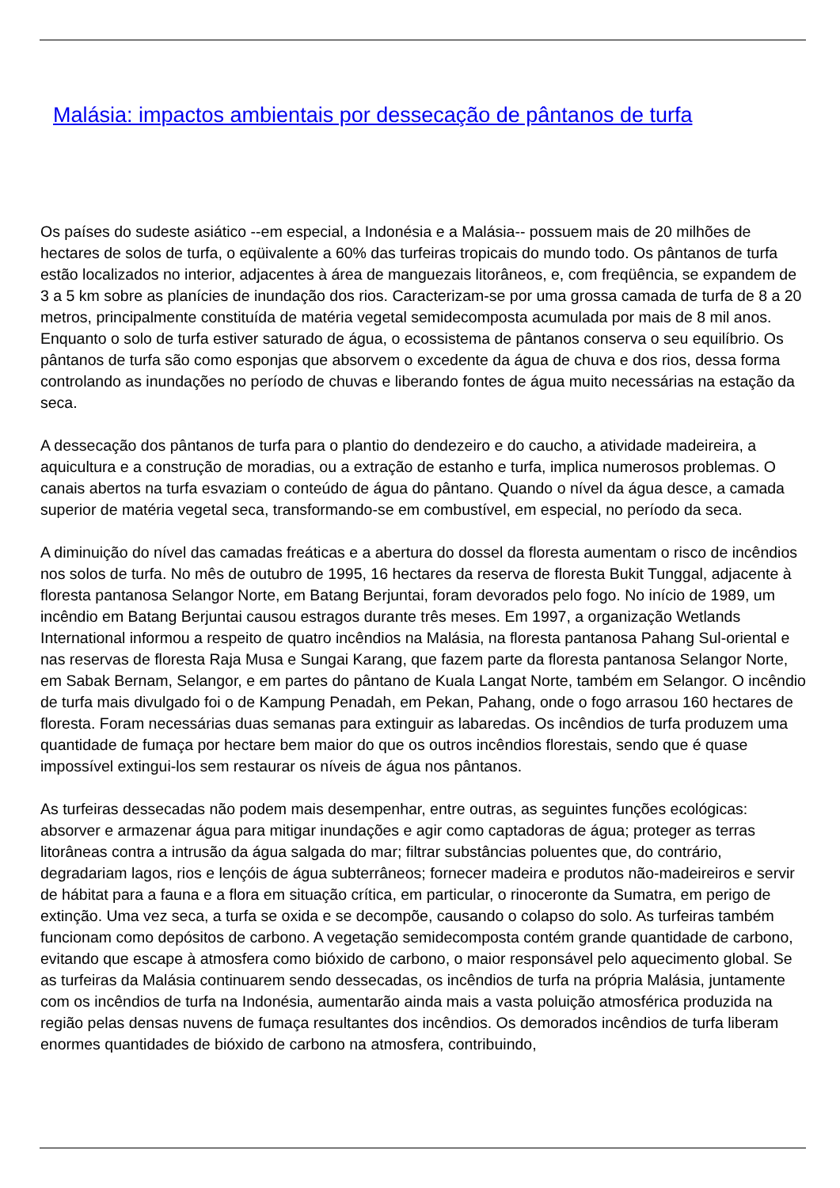Malásia: impactos ambientais por dessecação de pântanos de turfa
Os países do sudeste asiático --em especial, a Indonésia e a Malásia-- possuem mais de 20 milhões de hectares de solos de turfa, o eqüivalente a 60% das turfeiras tropicais do mundo todo. Os pântanos de turfa estão localizados no interior, adjacentes à área de manguezais litorâneos, e, com freqüência, se expandem de 3 a 5 km sobre as planícies de inundação dos rios. Caracterizam-se por uma grossa camada de turfa de 8 a 20 metros, principalmente constituída de matéria vegetal semidecomposta acumulada por mais de 8 mil anos. Enquanto o solo de turfa estiver saturado de água, o ecossistema de pântanos conserva o seu equilíbrio. Os pântanos de turfa são como esponjas que absorvem o excedente da água de chuva e dos rios, dessa forma controlando as inundações no período de chuvas e liberando fontes de água muito necessárias na estação da seca.
A dessecação dos pântanos de turfa para o plantio do dendezeiro e do caucho, a atividade madeireira, a aquicultura e a construção de moradias, ou a extração de estanho e turfa, implica numerosos problemas. O canais abertos na turfa esvaziam o conteúdo de água do pântano. Quando o nível da água desce, a camada superior de matéria vegetal seca, transformando-se em combustível, em especial, no período da seca.
A diminuição do nível das camadas freáticas e a abertura do dossel da floresta aumentam o risco de incêndios nos solos de turfa. No mês de outubro de 1995, 16 hectares da reserva de floresta Bukit Tunggal, adjacente à floresta pantanosa Selangor Norte, em Batang Berjuntai, foram devorados pelo fogo. No início de 1989, um incêndio em Batang Berjuntai causou estragos durante três meses. Em 1997, a organização Wetlands International informou a respeito de quatro incêndios na Malásia, na floresta pantanosa Pahang Sul-oriental e nas reservas de floresta Raja Musa e Sungai Karang, que fazem parte da floresta pantanosa Selangor Norte, em Sabak Bernam, Selangor, e em partes do pântano de Kuala Langat Norte, também em Selangor. O incêndio de turfa mais divulgado foi o de Kampung Penadah, em Pekan, Pahang, onde o fogo arrasou 160 hectares de floresta. Foram necessárias duas semanas para extinguir as labaredas. Os incêndios de turfa produzem uma quantidade de fumaça por hectare bem maior do que os outros incêndios florestais, sendo que é quase impossível extingui-los sem restaurar os níveis de água nos pântanos.
As turfeiras dessecadas não podem mais desempenhar, entre outras, as seguintes funções ecológicas: absorver e armazenar água para mitigar inundações e agir como captadoras de água; proteger as terras litorâneas contra a intrusão da água salgada do mar; filtrar substâncias poluentes que, do contrário, degradariam lagos, rios e lençóis de água subterrâneos; fornecer madeira e produtos não-madeireiros e servir de hábitat para a fauna e a flora em situação crítica, em particular, o rinoceronte da Sumatra, em perigo de extinção. Uma vez seca, a turfa se oxida e se decompõe, causando o colapso do solo. As turfeiras também funcionam como depósitos de carbono. A vegetação semidecomposta contém grande quantidade de carbono, evitando que escape à atmosfera como bióxido de carbono, o maior responsável pelo aquecimento global. Se as turfeiras da Malásia continuarem sendo dessecadas, os incêndios de turfa na própria Malásia, juntamente com os incêndios de turfa na Indonésia, aumentarão ainda mais a vasta poluição atmosférica produzida na região pelas densas nuvens de fumaça resultantes dos incêndios. Os demorados incêndios de turfa liberam enormes quantidades de bióxido de carbono na atmosfera, contribuindo,